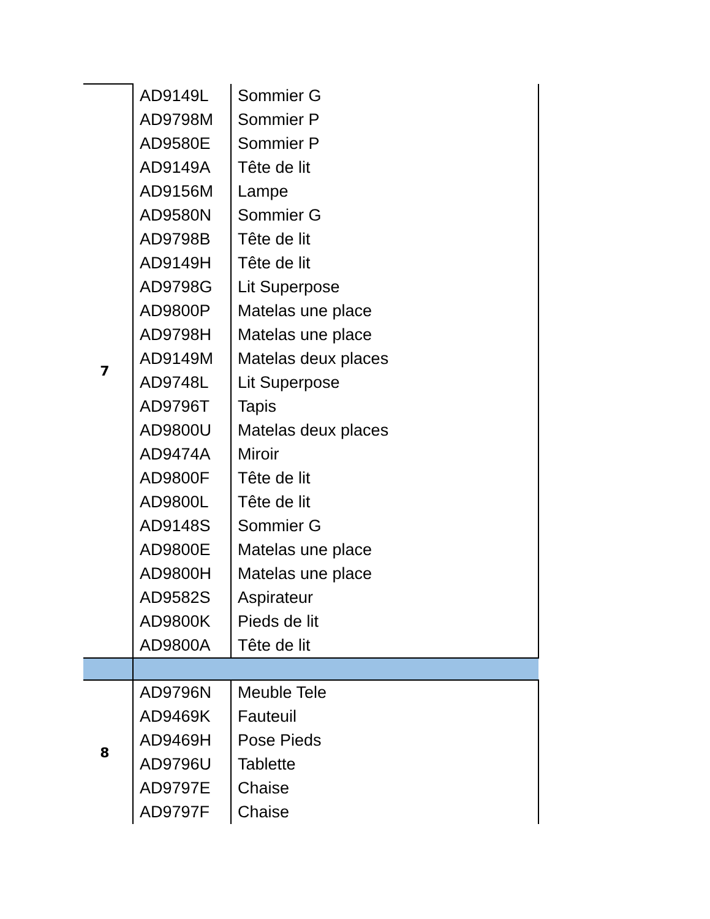| 7 | AD9149L | Sommier G |
| | AD9798M | Sommier P |
| | AD9580E | Sommier P |
| | AD9149A | Tête de lit |
| | AD9156M | Lampe |
| | AD9580N | Sommier G |
| | AD9798B | Tête de lit |
| | AD9149H | Tête de lit |
| | AD9798G | Lit Superpose |
| | AD9800P | Matelas une place |
| | AD9798H | Matelas une place |
| | AD9149M | Matelas deux places |
| | AD9748L | Lit Superpose |
| | AD9796T | Tapis |
| | AD9800U | Matelas deux places |
| | AD9474A | Miroir |
| | AD9800F | Tête de lit |
| | AD9800L | Tête de lit |
| | AD9148S | Sommier G |
| | AD9800E | Matelas une place |
| | AD9800H | Matelas une place |
| | AD9582S | Aspirateur |
| | AD9800K | Pieds de lit |
| | AD9800A | Tête de lit |
| 8 | AD9796N | Meuble Tele |
| | AD9469K | Fauteuil |
| | AD9469H | Pose Pieds |
| | AD9796U | Tablette |
| | AD9797E | Chaise |
| | AD9797F | Chaise |